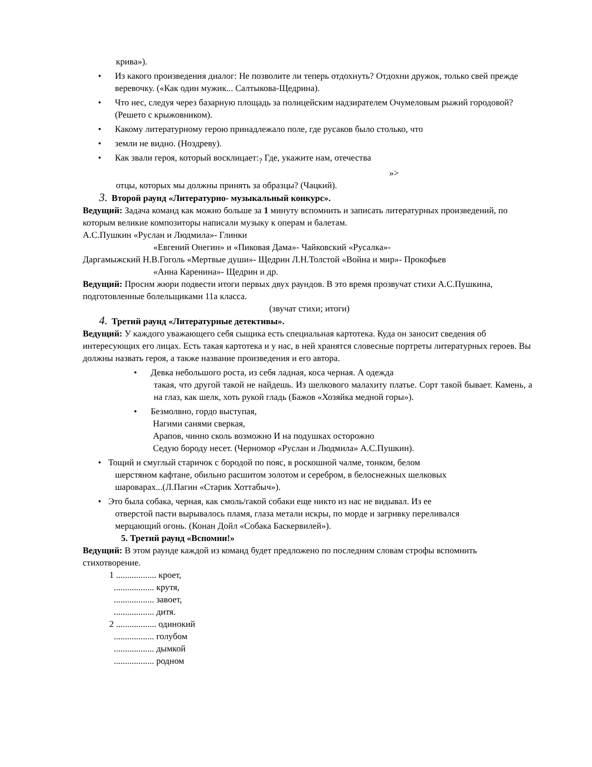крива»).
• Из какого произведения диалог: Не позволите ли теперь отдохнуть? Отдохни дружок, только свей прежде веревочку. («Как один мужик... Салтыкова-Щедрина).
• Что нес, следуя через базарную площадь за полицейским надзирателем Очумеловым рыжий городовой? (Решето с крыжовником).
• Какому литературному герою принадлежало поле, где русаков было столько, что
• земли не видно. (Ноздреву).
• Как звали героя, который восклицает:<sub>?</sub> Где, укажите нам, отечества
»>
отцы, которых мы должны принять за образцы? (Чацкий).
3. Второй раунд «Литературно- музыкальный конкурс».
Ведущий: Задача команд как можно больше за 1 минуту вспомнить и записать литературных произведений, по которым великие композиторы написали музыку к операм и балетам.
А.С.Пушкин «Руслан и Людмила»- Глинки
«Евгений Онегин» и «Пиковая Дама»- Чайковский «Русалка»-
Даргамыжский Н.В.Гоголь «Мертвые души»- Щедрин Л.Н.Толстой «Война и мир»- Прокофьев
«Анна Каренина»- Щедрин и др.
Ведущий: Просим жюри подвести итоги первых двух раундов. В это время прозвучат стихи А.С.Пушкина, подготовленные болельщиками 11а класса.
(звучат стихи; итоги)
4. Третий раунд «Литературные детективы».
Ведущий: У каждого уважающего себя сыщика есть специальная картотека. Куда он заносит сведения об интересующих его лицах. Есть такая картотека и у нас, в ней хранятся словесные портреты литературных героев. Вы должны назвать героя, а также название произведения и его автора.
• Девка небольшого роста, из себя ладная, коса черная. А одежда
такая, что другой такой не найдешь. Из шелкового малахиту платье. Сорт такой бывает. Камень, а на глаз, как шелк, хоть рукой гладь (Бажов «Хозяйка медной горы»).
• Безмолвно, гордо выступая,
Нагими санями сверкая,
Арапов, чинно сколь возможно И на подушках осторожно
Седую бороду несет. (Черномор «Руслан и Людмила» А.С.Пушкин).
• Тощий и смуглый старичок с бородой по пояс, в роскошной чалме, тонком, белом
шерстяном кафтане, обильно расшитом золотом и серебром, в белоснежных шелковых
шароварах...(Л.Пагин «Старик Хоттабыч»).
• Это была собака, черная, как смоль/гакой собаки еще никто из нас не видывал. Из ее
отверстой пасти вырывалось пламя, глаза метали искры, по морде и загривку переливался
мерцающий огонь. (Конан Дойл «Собака Баскервилей»).
5. Третий раунд «Вспомни!»
Ведущий: В этом раунде каждой из команд будет предложено по последним словам строфы вспомнить стихотворение.
1 .................. кроет,
.................. крутя,
.................. завоет,
.................. дитя.
2 .................. одинокий
.................. голубом
.................. дымкой
.................. родном